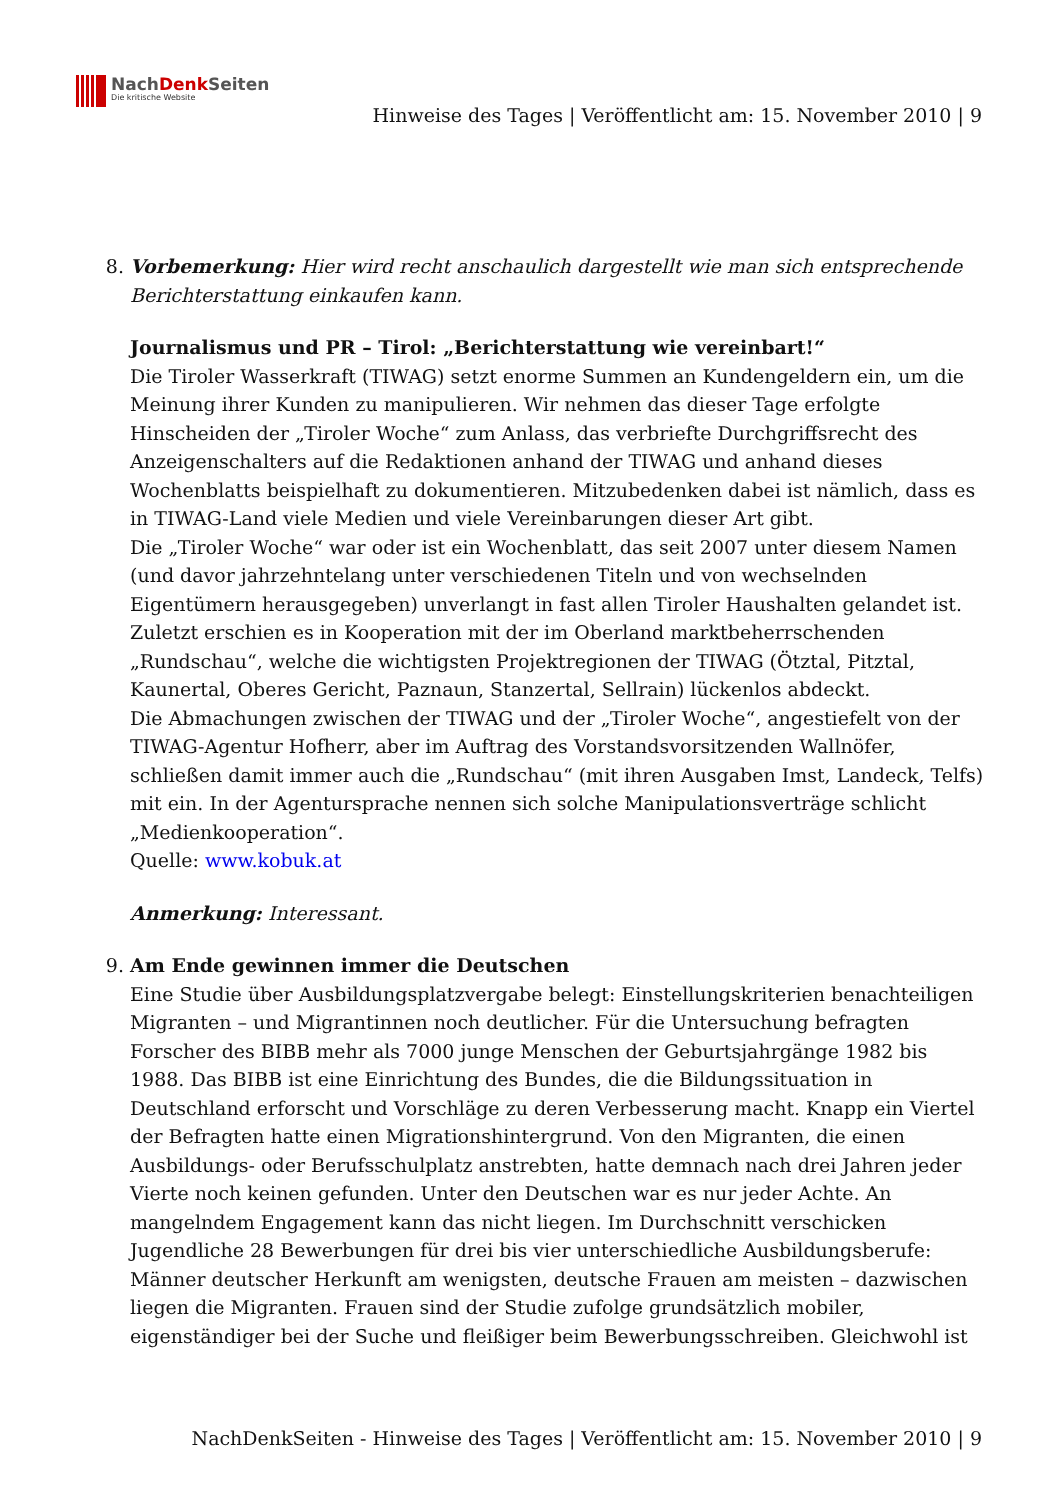NachDenk Seiten
Die kritische Website
Hinweise des Tages | Veröffentlicht am: 15. November 2010 | 9
8. Vorbemerkung: Hier wird recht anschaulich dargestellt wie man sich entsprechende Berichterstattung einkaufen kann.
Journalismus und PR – Tirol: „Berichterstattung wie vereinbart!“
Die Tiroler Wasserkraft (TIWAG) setzt enorme Summen an Kundengeldern ein, um die Meinung ihrer Kunden zu manipulieren. Wir nehmen das dieser Tage erfolgte Hinscheiden der „Tiroler Woche“ zum Anlass, das verbriefte Durchgriffsrecht des Anzeigenschalters auf die Redaktionen anhand der TIWAG und anhand dieses Wochenblatts beispielhaft zu dokumentieren. Mitzubedenken dabei ist nämlich, dass es in TIWAG-Land viele Medien und viele Vereinbarungen dieser Art gibt.
Die „Tiroler Woche“ war oder ist ein Wochenblatt, das seit 2007 unter diesem Namen (und davor jahrzehntelang unter verschiedenen Titeln und von wechselnden Eigentümern herausgegeben) unverlangt in fast allen Tiroler Haushalten gelandet ist. Zuletzt erschien es in Kooperation mit der im Oberland marktbeherrschenden „Rundschau“, welche die wichtigsten Projektregionen der TIWAG (Ötztal, Pitztal, Kaunertal, Oberes Gericht, Paznaun, Stanzertal, Sellrain) lückenlos abdeckt.
Die Abmachungen zwischen der TIWAG und der „Tiroler Woche“, angestiefelt von der TIWAG-Agentur Hofherr, aber im Auftrag des Vorstandsvorsitzenden Wallnöfer, schließen damit immer auch die „Rundschau“ (mit ihren Ausgaben Imst, Landeck, Telfs) mit ein. In der Agentursprache nennen sich solche Manipulationsverträge schlicht „Medienkooperation“.
Quelle: www.kobuk.at
Anmerkung: Interessant.
9. Am Ende gewinnen immer die Deutschen
Eine Studie über Ausbildungsplatzvergabe belegt: Einstellungskriterien benachteiligen Migranten – und Migrantinnen noch deutlicher. Für die Untersuchung befragten Forscher des BIBB mehr als 7000 junge Menschen der Geburtsjahrgänge 1982 bis 1988. Das BIBB ist eine Einrichtung des Bundes, die die Bildungssituation in Deutschland erforscht und Vorschläge zu deren Verbesserung macht. Knapp ein Viertel der Befragten hatte einen Migrationshintergrund. Von den Migranten, die einen Ausbildungs- oder Berufsschulplatz anstrebten, hatte demnach nach drei Jahren jeder Vierte noch keinen gefunden. Unter den Deutschen war es nur jeder Achte. An mangelndem Engagement kann das nicht liegen. Im Durchschnitt verschicken Jugendliche 28 Bewerbungen für drei bis vier unterschiedliche Ausbildungsberufe: Männer deutscher Herkunft am wenigsten, deutsche Frauen am meisten – dazwischen liegen die Migranten. Frauen sind der Studie zufolge grundsätzlich mobiler, eigenständiger bei der Suche und fleißiger beim Bewerbungsschreiben. Gleichwohl ist
NachDenkSeiten - Hinweise des Tages | Veröffentlicht am: 15. November 2010 | 9